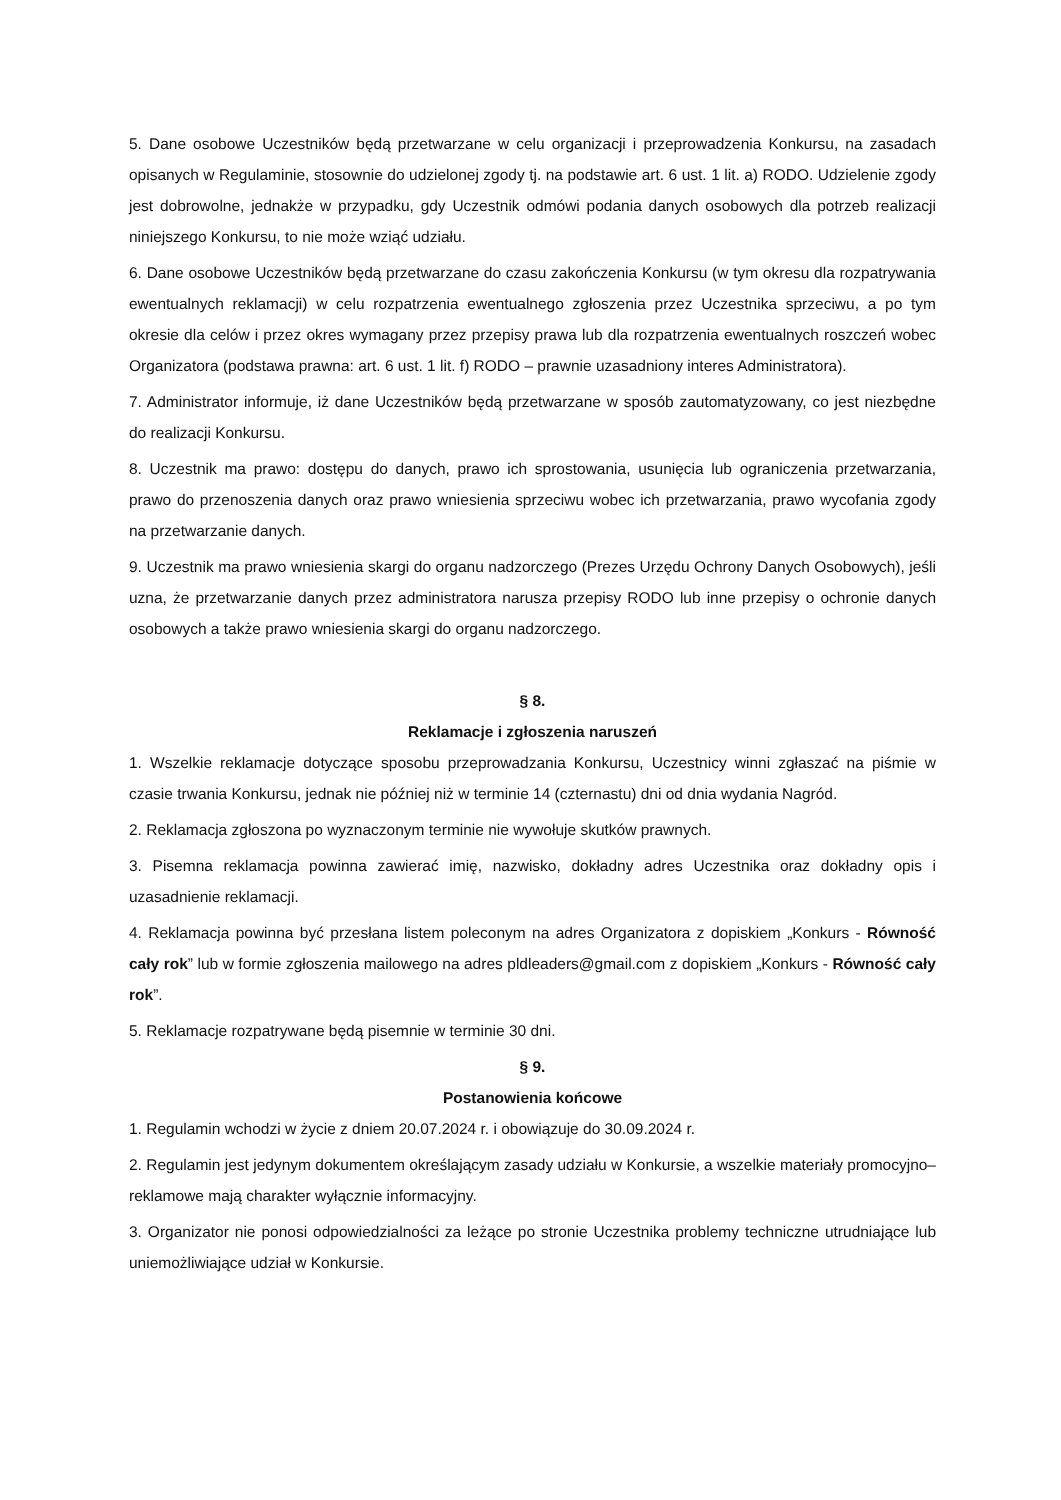5. Dane osobowe Uczestników będą przetwarzane w celu organizacji i przeprowadzenia Konkursu, na zasadach opisanych w Regulaminie, stosownie do udzielonej zgody tj. na podstawie art. 6 ust. 1 lit. a) RODO. Udzielenie zgody jest dobrowolne, jednakże w przypadku, gdy Uczestnik odmówi podania danych osobowych dla potrzeb realizacji niniejszego Konkursu, to nie może wziąć udziału.
6. Dane osobowe Uczestników będą przetwarzane do czasu zakończenia Konkursu (w tym okresu dla rozpatrywania ewentualnych reklamacji) w celu rozpatrzenia ewentualnego zgłoszenia przez Uczestnika sprzeciwu, a po tym okresie dla celów i przez okres wymagany przez przepisy prawa lub dla rozpatrzenia ewentualnych roszczeń wobec Organizatora (podstawa prawna: art. 6 ust. 1 lit. f) RODO – prawnie uzasadniony interes Administratora).
7. Administrator informuje, iż dane Uczestników będą przetwarzane w sposób zautomatyzowany, co jest niezbędne do realizacji Konkursu.
8. Uczestnik ma prawo: dostępu do danych, prawo ich sprostowania, usunięcia lub ograniczenia przetwarzania, prawo do przenoszenia danych oraz prawo wniesienia sprzeciwu wobec ich przetwarzania, prawo wycofania zgody na przetwarzanie danych.
9. Uczestnik ma prawo wniesienia skargi do organu nadzorczego (Prezes Urzędu Ochrony Danych Osobowych), jeśli uzna, że przetwarzanie danych przez administratora narusza przepisy RODO lub inne przepisy o ochronie danych osobowych a także prawo wniesienia skargi do organu nadzorczego.
§ 8.
Reklamacje i zgłoszenia naruszeń
1. Wszelkie reklamacje dotyczące sposobu przeprowadzania Konkursu, Uczestnicy winni zgłaszać na piśmie w czasie trwania Konkursu, jednak nie później niż w terminie 14 (czternastu) dni od dnia wydania Nagród.
2. Reklamacja zgłoszona po wyznaczonym terminie nie wywołuje skutków prawnych.
3. Pisemna reklamacja powinna zawierać imię, nazwisko, dokładny adres Uczestnika oraz dokładny opis i uzasadnienie reklamacji.
4. Reklamacja powinna być przesłana listem poleconym na adres Organizatora z dopiskiem „Konkurs - Równość cały rok” lub w formie zgłoszenia mailowego na adres pldleaders@gmail.com z dopiskiem „Konkurs - Równość cały rok”.
5. Reklamacje rozpatrywane będą pisemnie w terminie 30 dni.
§ 9.
Postanowienia końcowe
1. Regulamin wchodzi w życie z dniem 20.07.2024 r. i obowiązuje do 30.09.2024 r.
2. Regulamin jest jedynym dokumentem określającym zasady udziału w Konkursie, a wszelkie materiały promocyjno–reklamowe mają charakter wyłącznie informacyjny.
3. Organizator nie ponosi odpowiedzialności za leżące po stronie Uczestnika problemy techniczne utrudniające lub uniemożliwiające udział w Konkursie.